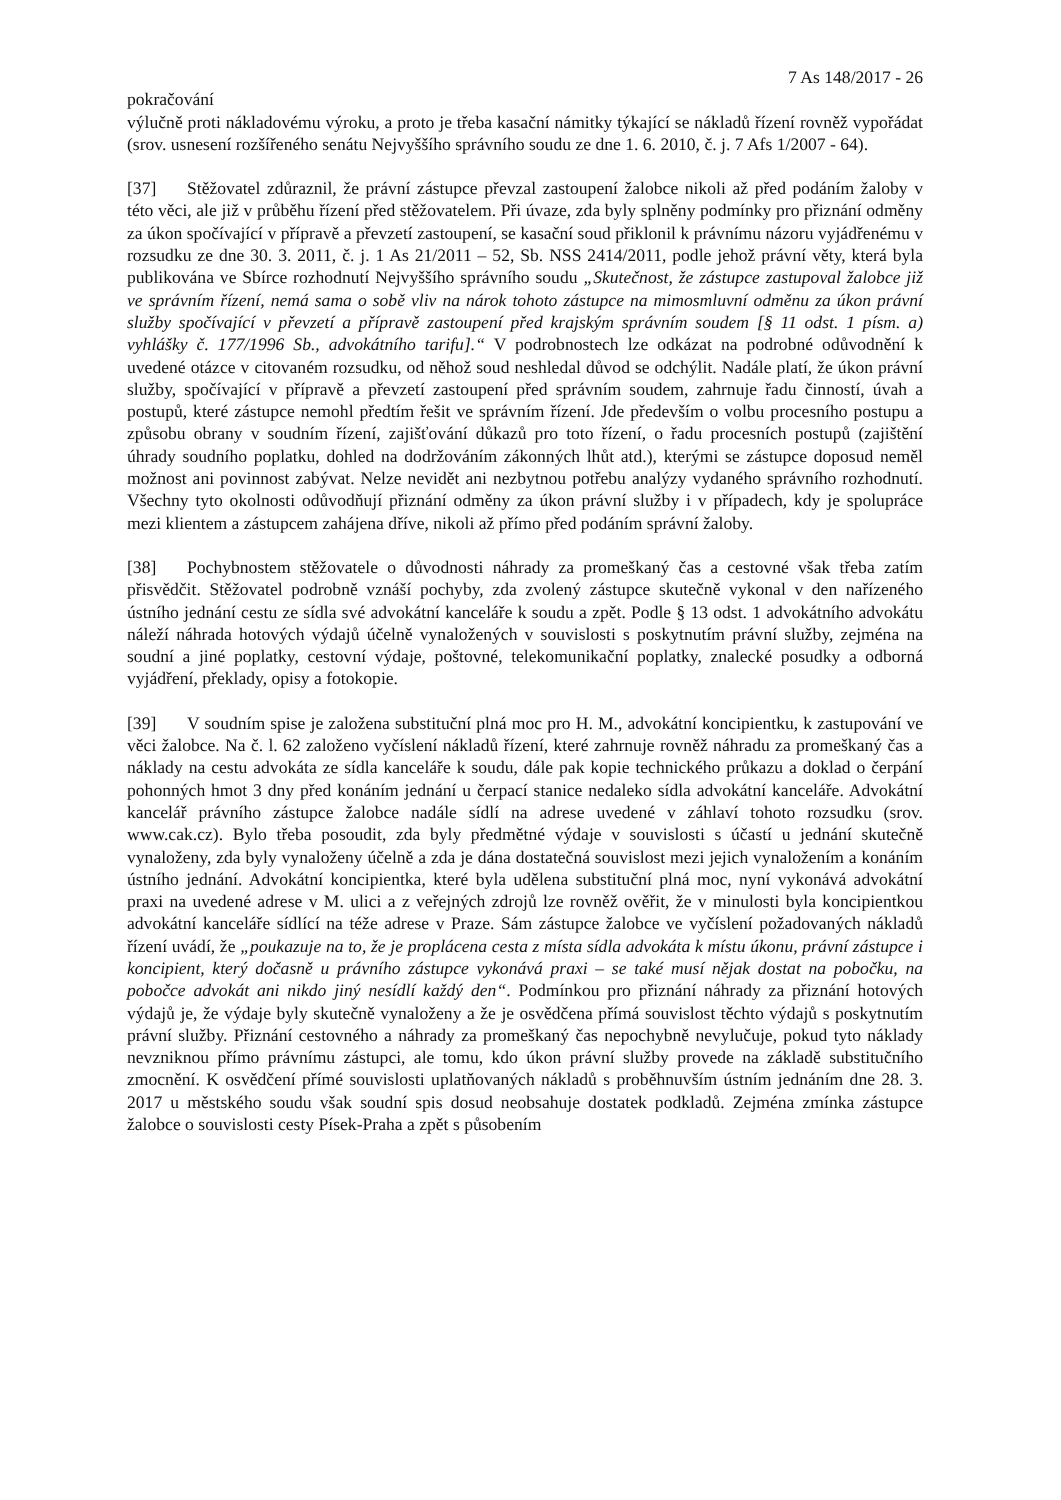7 As 148/2017 - 26
pokračování
výlučně proti nákladovému výroku, a proto je třeba kasační námitky týkající se nákladů řízení rovněž vypořádat (srov. usnesení rozšířeného senátu Nejvyššího správního soudu ze dne 1. 6. 2010, č. j. 7 Afs 1/2007 - 64).
[37] Stěžovatel zdůraznil, že právní zástupce převzal zastoupení žalobce nikoli až před podáním žaloby v této věci, ale již v průběhu řízení před stěžovatelem. Při úvaze, zda byly splněny podmínky pro přiznání odměny za úkon spočívající v přípravě a převzetí zastoupení, se kasační soud přiklonil k právnímu názoru vyjádřenému v rozsudku ze dne 30. 3. 2011, č. j. 1 As 21/2011 – 52, Sb. NSS 2414/2011, podle jehož právní věty, která byla publikována ve Sbírce rozhodnutí Nejvyššího správního soudu „Skutečnost, že zástupce zastupoval žalobce již ve správním řízení, nemá sama o sobě vliv na nárok tohoto zástupce na mimosmluvní odměnu za úkon právní služby spočívající v převzetí a přípravě zastoupení před krajským správním soudem [§ 11 odst. 1 písm. a) vyhlášky č. 177/1996 Sb., advokátního tarifu].“ V podrobnostech lze odkázat na podrobné odůvodnění k uvedené otázce v citovaném rozsudku, od něhož soud neshledal důvod se odchýlit. Nadále platí, že úkon právní služby, spočívající v přípravě a převzetí zastoupení před správním soudem, zahrnuje řadu činností, úvah a postupů, které zástupce nemohl předtím řešit ve správním řízení. Jde především o volbu procesního postupu a způsobu obrany v soudním řízení, zajišťování důkazů pro toto řízení, o řadu procesních postupů (zajištění úhrady soudního poplatku, dohled na dodržováním zákonných lhůt atd.), kterými se zástupce doposud neměl možnost ani povinnost zabývat. Nelze nevidět ani nezbytnou potřebu analýzy vydaného správního rozhodnutí. Všechny tyto okolnosti odůvodňují přiznání odměny za úkon právní služby i v případech, kdy je spolupráce mezi klientem a zástupcem zahájena dříve, nikoli až přímo před podáním správní žaloby.
[38] Pochybnostem stěžovatele o důvodnosti náhrady za promeškaný čas a cestovné však třeba zatím přisvědčit. Stěžovatel podrobně vznáší pochyby, zda zvolený zástupce skutečně vykonal v den nařízeného ústního jednání cestu ze sídla své advokátní kanceláře k soudu a zpět. Podle § 13 odst. 1 advokátního advokátu náleží náhrada hotových výdajů účelně vynaložených v souvislosti s poskytnutím právní služby, zejména na soudní a jiné poplatky, cestovní výdaje, poštovné, telekomunikační poplatky, znalecké posudky a odborná vyjádření, překlady, opisy a fotokopie.
[39] V soudním spise je založena substituční plná moc pro H. M., advokátní koncipientku, k zastupování ve věci žalobce. Na č. l. 62 založeno vyčíslení nákladů řízení, které zahrnuje rovněž náhradu za promeškaný čas a náklady na cestu advokáta ze sídla kanceláře k soudu, dále pak kopie technického průkazu a doklad o čerpání pohonných hmot 3 dny před konáním jednání u čerpací stanice nedaleko sídla advokátní kanceláře. Advokátní kancelář právního zástupce žalobce nadále sídlí na adrese uvedené v záhlaví tohoto rozsudku (srov. www.cak.cz). Bylo třeba posoudit, zda byly předmětné výdaje v souvislosti s účastí u jednání skutečně vynaloženy, zda byly vynaloženy účelně a zda je dána dostatečná souvislost mezi jejich vynaložením a konáním ústního jednání. Advokátní koncipientka, které byla udělena substituční plná moc, nyní vykonává advokátní praxi na uvedené adrese v M. ulici a z veřejných zdrojů lze rovněž ověřit, že v minulosti byla koncipientkou advokátní kanceláře sídlící na téže adrese v Praze. Sám zástupce žalobce ve vyčíslení požadovaných nákladů řízení uvádí, že „poukazuje na to, že je proplácena cesta z místa sídla advokáta k místu úkonu, právní zástupce i koncipient, který dočasně u právního zástupce vykonává praxi – se také musí nějak dostat na pobočku, na pobočce advokát ani nikdo jiný nesídlí každý den“. Podmínkou pro přiznání náhrady za přiznání hotových výdajů je, že výdaje byly skutečně vynaloženy a že je osvědčena přímá souvislost těchto výdajů s poskytnutím právní služby. Přiznání cestovného a náhrady za promeškaný čas nepochybně nevylučuje, pokud tyto náklady nevzniknou přímo právnímu zástupci, ale tomu, kdo úkon právní služby provede na základě substitučního zmocnění. K osvědčení přímé souvislosti uplatňovaných nákladů s proběhnuvším ústním jednáním dne 28. 3. 2017 u městského soudu však soudní spis dosud neobsahuje dostatek podkladů. Zejména zmínka zástupce žalobce o souvislosti cesty Písek-Praha a zpět s působením